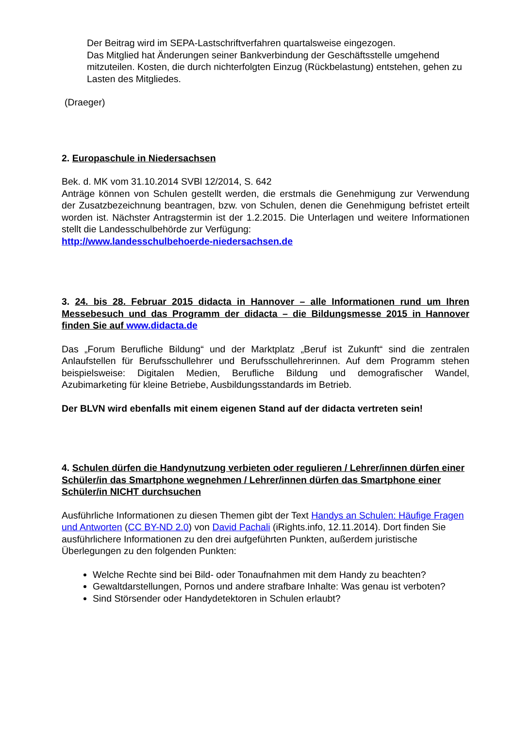Der Beitrag wird im SEPA-Lastschriftverfahren quartalsweise eingezogen.
Das Mitglied hat Änderungen seiner Bankverbindung der Geschäftsstelle umgehend mitzuteilen. Kosten, die durch nichterfolgten Einzug (Rückbelastung) entstehen, gehen zu Lasten des Mitgliedes.
(Draeger)
2. Europaschule in Niedersachsen
Bek. d. MK vom 31.10.2014 SVBl 12/2014, S. 642
Anträge können von Schulen gestellt werden, die erstmals die Genehmigung zur Verwendung der Zusatzbezeichnung beantragen, bzw. von Schulen, denen die Genehmigung befristet erteilt worden ist. Nächster Antragstermin ist der 1.2.2015. Die Unterlagen und weitere Informationen stellt die Landesschulbehörde zur Verfügung:
http://www.landesschulbehoerde-niedersachsen.de
3. 24. bis 28. Februar 2015 didacta in Hannover – alle Informationen rund um Ihren Messebesuch und das Programm der didacta – die Bildungsmesse 2015 in Hannover finden Sie auf www.didacta.de
Das „Forum Berufliche Bildung“ und der Marktplatz „Beruf ist Zukunft“ sind die zentralen Anlaufstellen für Berufsschullehrer und Berufsschullehrerinnen. Auf dem Programm stehen beispielsweise: Digitalen Medien, Berufliche Bildung und demografischer Wandel, Azubimarketing für kleine Betriebe, Ausbildungsstandards im Betrieb.
Der BLVN wird ebenfalls mit einem eigenen Stand auf der didacta vertreten sein!
4. Schulen dürfen die Handynutzung verbieten oder regulieren / Lehrer/innen dürfen einer Schüler/in das Smartphone wegnehmen / Lehrer/innen dürfen das Smartphone einer Schüler/in NICHT durchsuchen
Ausführliche Informationen zu diesen Themen gibt der Text Handys an Schulen: Häufige Fragen und Antworten (CC BY-ND 2.0) von David Pachali (iRights.info, 12.11.2014). Dort finden Sie ausführlichere Informationen zu den drei aufgeführten Punkten, außerdem juristische Überlegungen zu den folgenden Punkten:
Welche Rechte sind bei Bild- oder Tonaufnahmen mit dem Handy zu beachten?
Gewaltdarstellungen, Pornos und andere strafbare Inhalte: Was genau ist verboten?
Sind Störsender oder Handydetektoren in Schulen erlaubt?